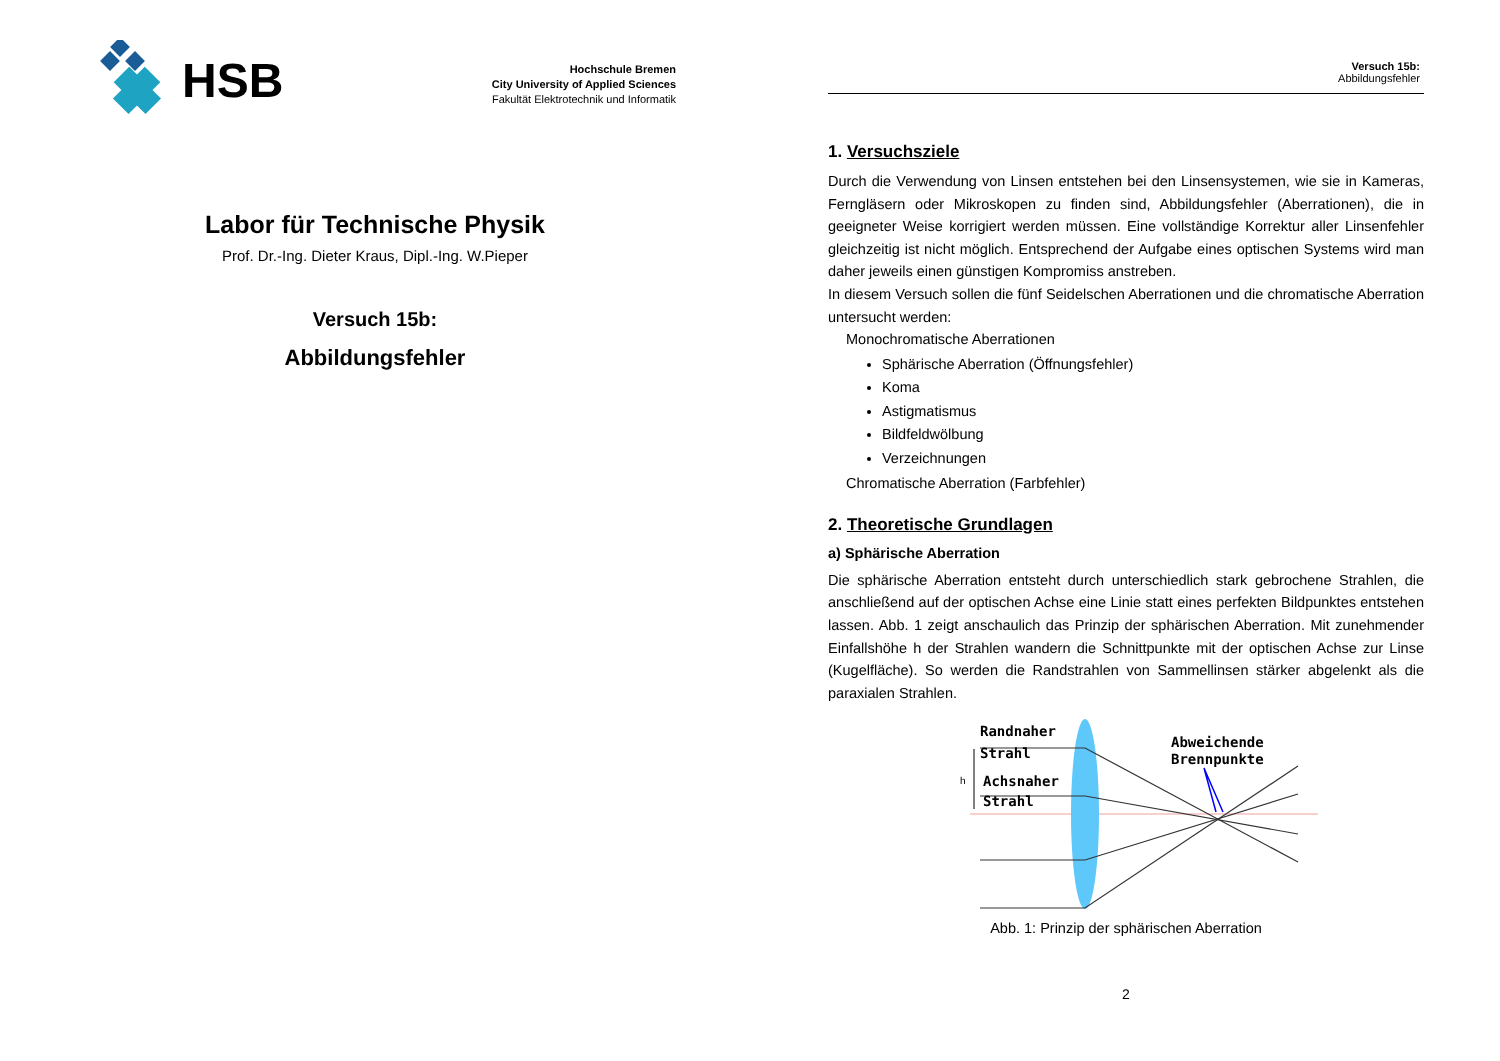HSB
Hochschule Bremen
City University of Applied Sciences
Fakultät Elektrotechnik und Informatik
Labor für Technische Physik
Prof. Dr.-Ing. Dieter Kraus, Dipl.-Ing. W.Pieper
Versuch 15b:
Abbildungsfehler
Versuch 15b:
Abbildungsfehler
1. Versuchsziele
Durch die Verwendung von Linsen entstehen bei den Linsensystemen, wie sie in Kameras, Ferngläsern oder Mikroskopen zu finden sind, Abbildungsfehler (Aberrationen), die in geeigneter Weise korrigiert werden müssen. Eine vollständige Korrektur aller Linsenfehler gleichzeitig ist nicht möglich. Entsprechend der Aufgabe eines optischen Systems wird man daher jeweils einen günstigen Kompromiss anstreben.
In diesem Versuch sollen die fünf Seidelschen Aberrationen und die chromatische Aberration untersucht werden:
Monochromatische Aberrationen
Sphärische Aberration (Öffnungsfehler)
Koma
Astigmatismus
Bildfeldwölbung
Verzeichnungen
Chromatische Aberration (Farbfehler)
2. Theoretische Grundlagen
a) Sphärische Aberration
Die sphärische Aberration entsteht durch unterschiedlich stark gebrochene Strahlen, die anschließend auf der optischen Achse eine Linie statt eines perfekten Bildpunktes entstehen lassen. Abb. 1 zeigt anschaulich das Prinzip der sphärischen Aberration. Mit zunehmender Einfallshöhe h der Strahlen wandern die Schnittpunkte mit der optischen Achse zur Linse (Kugelfläche). So werden die Randstrahlen von Sammellinsen stärker abgelenkt als die paraxialen Strahlen.
Randnaher
Strahl
Achsnaher
Strahl
Abweichende
Brennpunkte
h
Abb. 1: Prinzip der sphärischen Aberration
2